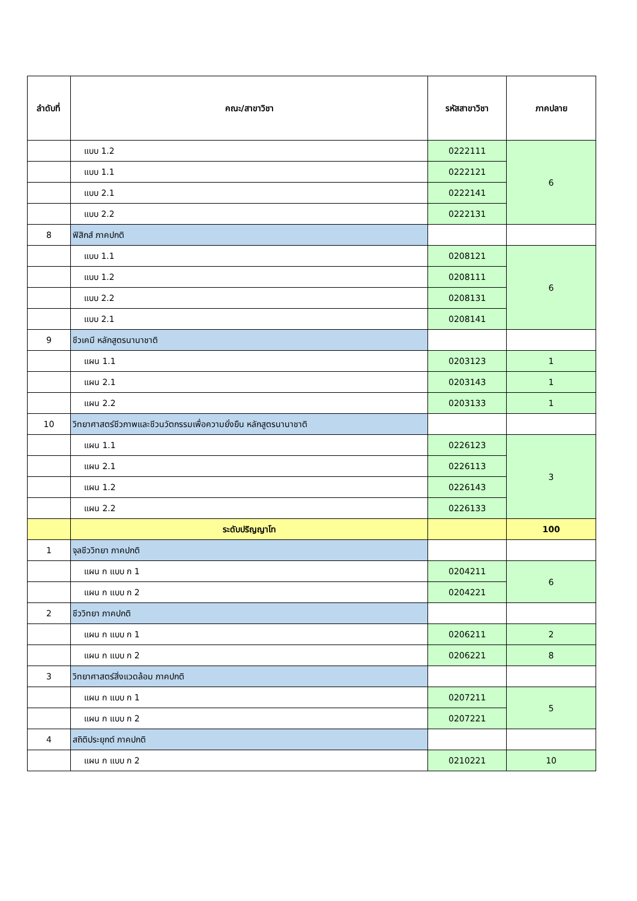| ลำดับที่ | คณะ/สาขาวิชา | รหัสสาขาวิชา | ภาคปลาย |
| --- | --- | --- | --- |
| | แบบ 1.2 | 0222111 | 6 |
| | แบบ 1.1 | 0222121 | |
| | แบบ 2.1 | 0222141 | |
| | แบบ 2.2 | 0222131 | |
| 8 | ฟิสิกส์ ภาคปกติ | | |
| | แบบ 1.1 | 0208121 | 6 |
| | แบบ 1.2 | 0208111 | |
| | แบบ 2.2 | 0208131 | |
| | แบบ 2.1 | 0208141 | |
| 9 | ชีวเคมี หลักสูตรนานาชาติ | | |
| | แผน 1.1 | 0203123 | 1 |
| | แผน 2.1 | 0203143 | 1 |
| | แผน 2.2 | 0203133 | 1 |
| 10 | วิทยาศาสตร์ชีวภาพและชีวนวัตกรรมเพื่อความยั่งยืน หลักสูตรนานาชาติ | | |
| | แผน 1.1 | 0226123 | 3 |
| | แผน 2.1 | 0226113 | |
| | แผน 1.2 | 0226143 | |
| | แผน 2.2 | 0226133 | |
| | ระดับปริญญาโท | | 100 |
| 1 | จุลชีววิทยา ภาคปกติ | | |
| | แผน ก แบบ ก 1 | 0204211 | 6 |
| | แผน ก แบบ ก 2 | 0204221 | |
| 2 | ชีววิทยา ภาคปกติ | | |
| | แผน ก แบบ ก 1 | 0206211 | 2 |
| | แผน ก แบบ ก 2 | 0206221 | 8 |
| 3 | วิทยาศาสตร์สิ่งแวดล้อม ภาคปกติ | | |
| | แผน ก แบบ ก 1 | 0207211 | 5 |
| | แผน ก แบบ ก 2 | 0207221 | |
| 4 | สถิติประยุกต์ ภาคปกติ | | |
| | แผน ก แบบ ก 2 | 0210221 | 10 |